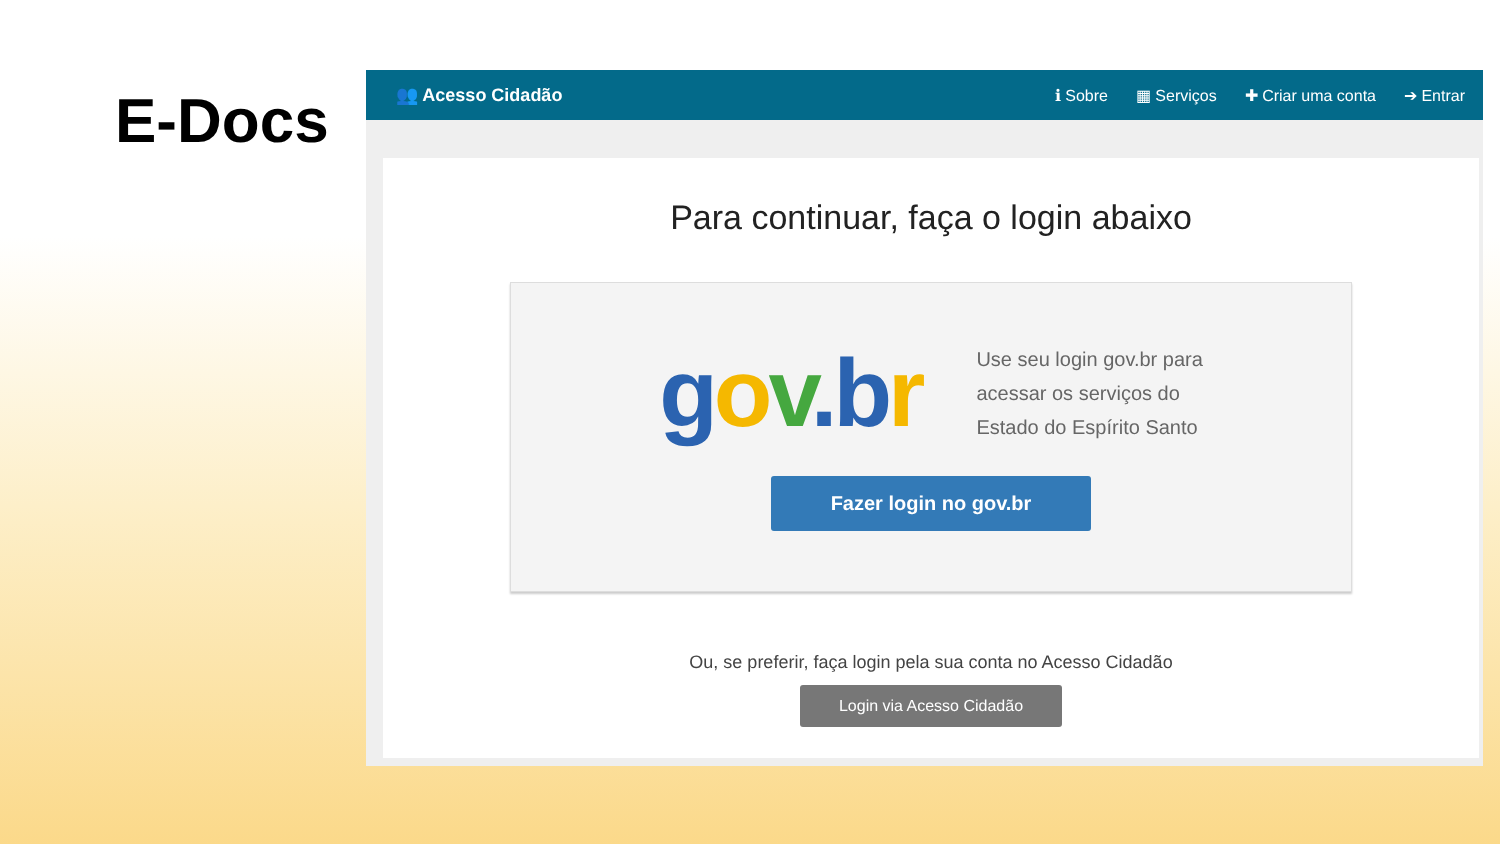E-Docs
👥 Acesso Cidadão ℹ Sobre ▦ Serviços ✚ Criar uma conta ➔ Entrar
Para continuar, faça o login abaixo
gov.b r
Use seu login gov.br para
acessar os serviços do
Estado do Espírito Santo
Fazer login no gov.br
Ou, se preferir, faça login pela sua conta no Acesso Cidadão
Login via Acesso Cidadão